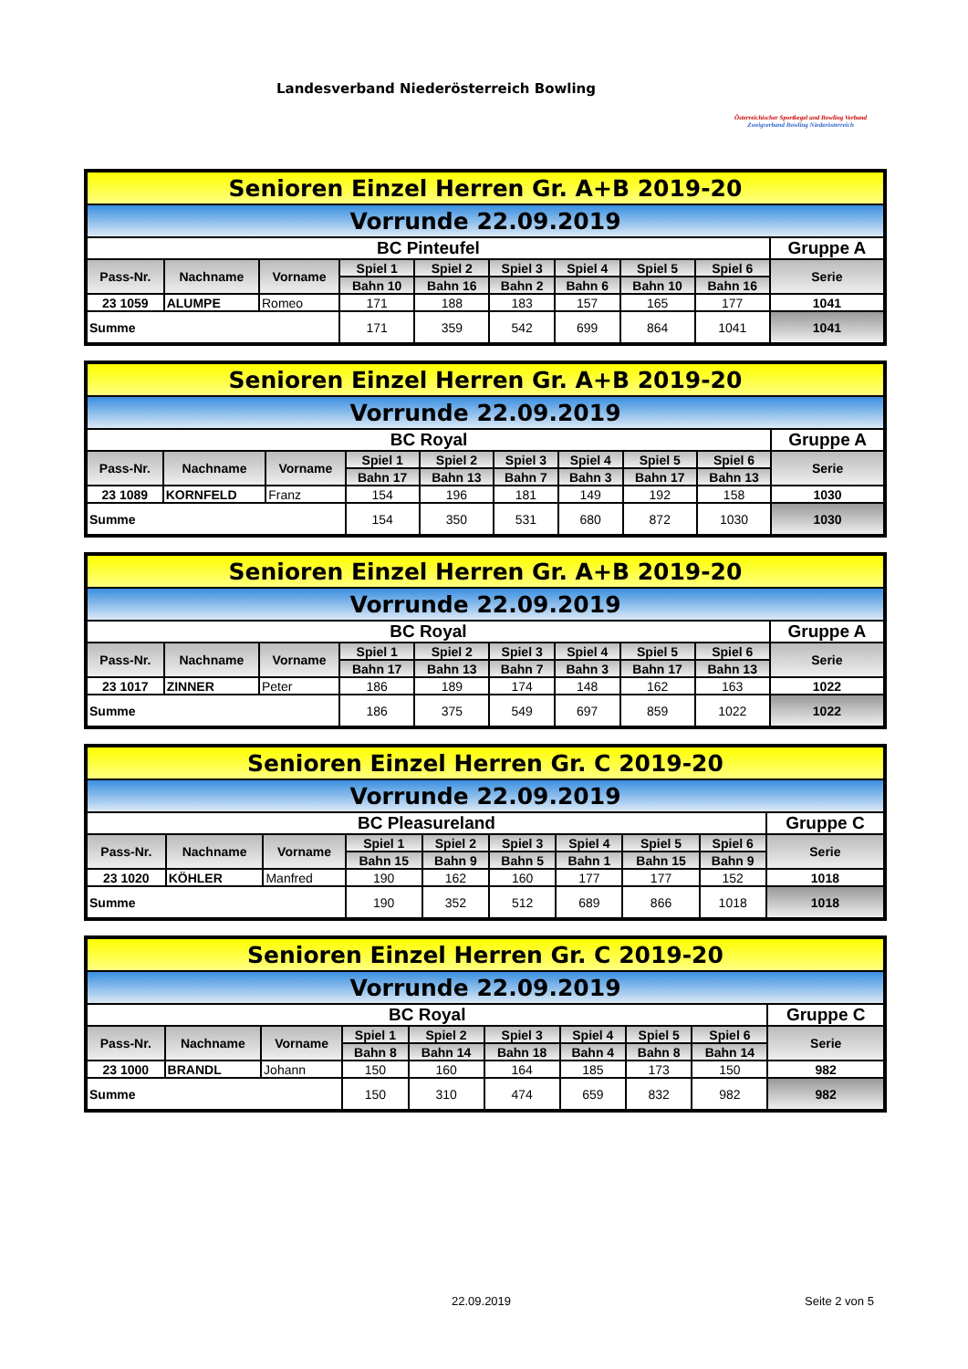Landesverband Niederösterreich Bowling
Österreichischer Sportkegel und Bowling Verband
Zweigverband Bowling Niederösterreich
| Senioren Einzel Herren Gr. A+B 2019-20 | | | | | | | | | |
| Vorrunde 22.09.2019 | | | | | | | | | |
| BC Pinteufel | | | | | | | | | Gruppe A |
| Pass-Nr. | Nachname | Vorname | Spiel 1 | Spiel 2 | Spiel 3 | Spiel 4 | Spiel 5 | Spiel 6 | Serie |
| | | | Bahn 10 | Bahn 16 | Bahn 2 | Bahn 6 | Bahn 10 | Bahn 16 | |
| 23 1059 | ALUMPE | Romeo | 171 | 188 | 183 | 157 | 165 | 177 | 1041 |
| Summe | | | 171 | 359 | 542 | 699 | 864 | 1041 | 1041 |
| Senioren Einzel Herren Gr. A+B 2019-20 | | | | | | | | | |
| Vorrunde 22.09.2019 | | | | | | | | | |
| BC Royal | | | | | | | | | Gruppe A |
| Pass-Nr. | Nachname | Vorname | Spiel 1 | Spiel 2 | Spiel 3 | Spiel 4 | Spiel 5 | Spiel 6 | Serie |
| | | | Bahn 17 | Bahn 13 | Bahn 7 | Bahn 3 | Bahn 17 | Bahn 13 | |
| 23 1089 | KORNFELD | Franz | 154 | 196 | 181 | 149 | 192 | 158 | 1030 |
| Summe | | | 154 | 350 | 531 | 680 | 872 | 1030 | 1030 |
| Senioren Einzel Herren Gr. A+B 2019-20 | | | | | | | | | |
| Vorrunde 22.09.2019 | | | | | | | | | |
| BC Royal | | | | | | | | | Gruppe A |
| Pass-Nr. | Nachname | Vorname | Spiel 1 | Spiel 2 | Spiel 3 | Spiel 4 | Spiel 5 | Spiel 6 | Serie |
| | | | Bahn 17 | Bahn 13 | Bahn 7 | Bahn 3 | Bahn 17 | Bahn 13 | |
| 23 1017 | ZINNER | Peter | 186 | 189 | 174 | 148 | 162 | 163 | 1022 |
| Summe | | | 186 | 375 | 549 | 697 | 859 | 1022 | 1022 |
| Senioren Einzel Herren Gr. C 2019-20 | | | | | | | | | |
| Vorrunde 22.09.2019 | | | | | | | | | |
| BC Pleasureland | | | | | | | | | Gruppe C |
| Pass-Nr. | Nachname | Vorname | Spiel 1 | Spiel 2 | Spiel 3 | Spiel 4 | Spiel 5 | Spiel 6 | Serie |
| | | | Bahn 15 | Bahn 9 | Bahn 5 | Bahn 1 | Bahn 15 | Bahn 9 | |
| 23 1020 | KÖHLER | Manfred | 190 | 162 | 160 | 177 | 177 | 152 | 1018 |
| Summe | | | 190 | 352 | 512 | 689 | 866 | 1018 | 1018 |
| Senioren Einzel Herren Gr. C 2019-20 | | | | | | | | | |
| Vorrunde 22.09.2019 | | | | | | | | | |
| BC Royal | | | | | | | | | Gruppe C |
| Pass-Nr. | Nachname | Vorname | Spiel 1 | Spiel 2 | Spiel 3 | Spiel 4 | Spiel 5 | Spiel 6 | Serie |
| | | | Bahn 8 | Bahn 14 | Bahn 18 | Bahn 4 | Bahn 8 | Bahn 14 | |
| 23 1000 | BRANDL | Johann | 150 | 160 | 164 | 185 | 173 | 150 | 982 |
| Summe | | | 150 | 310 | 474 | 659 | 832 | 982 | 982 |
22.09.2019 Seite 2 von 5